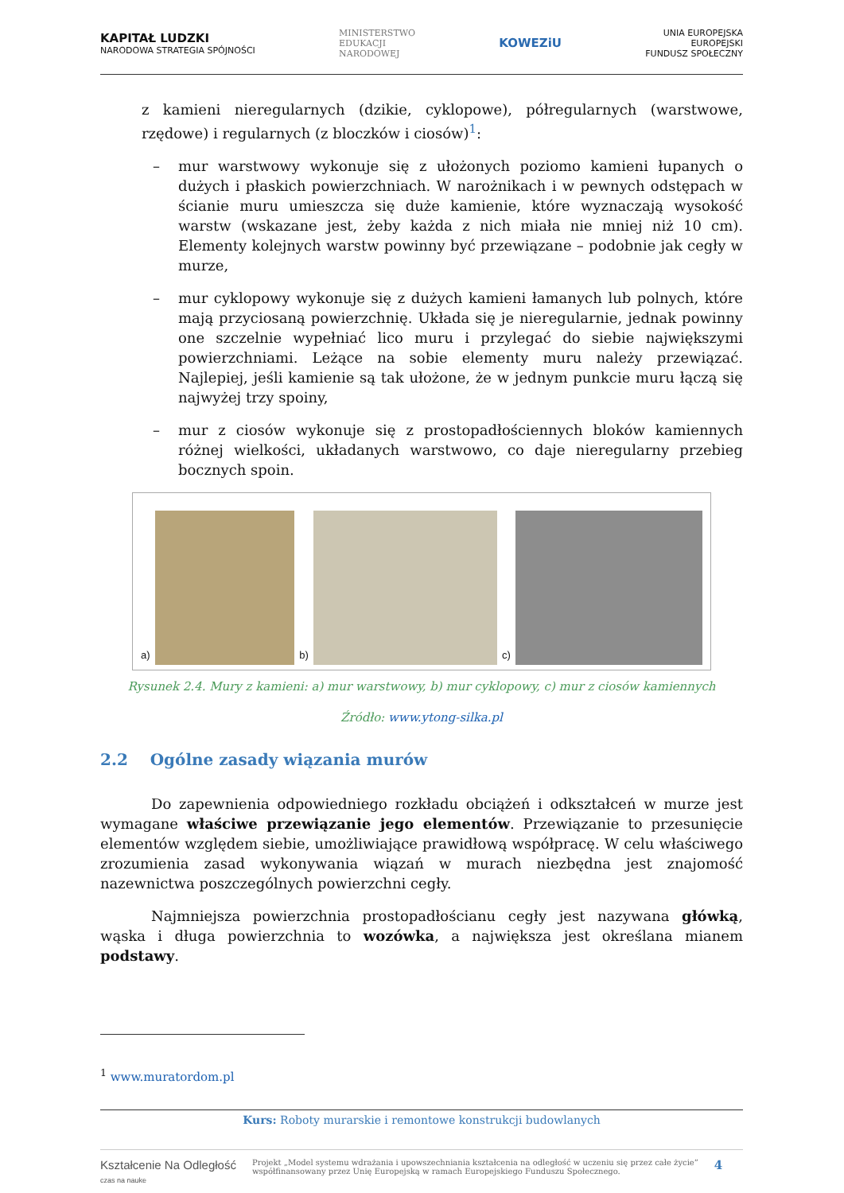KAPITAŁ LUDZKI
NARODOWA STRATEGIA SPÓJNOŚCI
MINISTERSTWO
EDUKACJI
NARODOWEJ
KOWEZiU
UNIA EUROPEJSKA
EUROPEJSKI
FUNDUSZ SPOŁECZNY
z kamieni nieregularnych (dzikie, cyklopowe), półregularnych (warstwowe, rzędowe) i regularnych (z bloczków i ciosów)<sup>1</sup>:
– mur warstwowy wykonuje się z ułożonych poziomo kamieni łupanych o dużych i płaskich powierzchniach. W narożnikach i w pewnych odstępach w ścianie muru umieszcza się duże kamienie, które wyznaczają wysokość warstw (wskazane jest, żeby każda z nich miała nie mniej niż 10 cm). Elementy kolejnych warstw powinny być przewiązane – podobnie jak cegły w murze,
– mur cyklopowy wykonuje się z dużych kamieni łamanych lub polnych, które mają przyciosaną powierzchnię. Układa się je nieregularnie, jednak powinny one szczelnie wypełniać lico muru i przylegać do siebie największymi powierzchniami. Leżące na sobie elementy muru należy przewiązać. Najlepiej, jeśli kamienie są tak ułożone, że w jednym punkcie muru łączą się najwyżej trzy spoiny,
– mur z ciosów wykonuje się z prostopadłościennych bloków kamiennych różnej wielkości, układanych warstwowo, co daje nieregularny przebieg bocznych spoin.
a)
b)
c)
Rysunek 2.4. Mury z kamieni: a) mur warstwowy, b) mur cyklopowy, c) mur z ciosów kamiennych
Źródło: www.ytong-silka.pl
2.2 Ogólne zasady wiązania murów
Do zapewnienia odpowiedniego rozkładu obciążeń i odkształceń w murze jest wymagane właściwe przewiązanie jego elementów. Przewiązanie to przesunięcie elementów względem siebie, umożliwiające prawidłową współpracę. W celu właściwego zrozumienia zasad wykonywania wiązań w murach niezbędna jest znajomość nazewnictwa poszczególnych powierzchni cegły.
Najmniejsza powierzchnia prostopadłościanu cegły jest nazywana główką, wąska i długa powierzchnia to wozówka, a największa jest określana mianem podstawy.
<sup>1</sup> www.muratordom.pl
Kurs: Roboty murarskie i remontowe konstrukcji budowlanych
Kształcenie Na Odległość
czas na nauke
Projekt „Model systemu wdrażania i upowszechniania kształcenia na odległość w uczeniu się przez całe życie”
współfinansowany przez Unię Europejską w ramach Europejskiego Funduszu Społecznego.
4